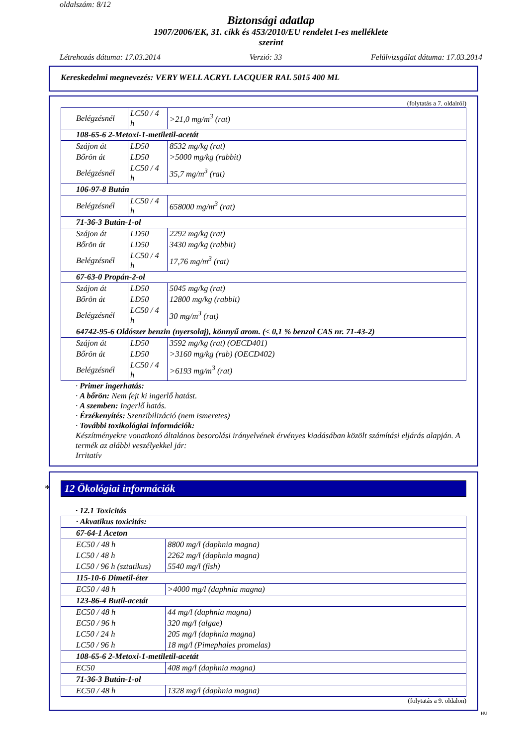oldalszám: 8/12
Biztonsági adatlap
1907/2006/EK, 31. cikk és 453/2010/EU rendelet I-es melléklete
szerint
Létrehozás dátuma: 17.03.2014 Verzió: 33 Felülvizsgálat dátuma: 17.03.2014
Kereskedelmi megnevezés: VERY WELL ACRYL LACQUER RAL 5015 400 ML
(folytatás a 7. oldalról)
| Belégzésnél | LC50 / 4 h | >21,0 mg/m<sup>3</sup> (rat) |
| 108-65-6 2-Metoxi-1-metiletil-acetát | | |
| Szájon át | LD50 | 8532 mg/kg (rat) |
| Bőrön át | LD50 | >5000 mg/kg (rabbit) |
| Belégzésnél | LC50 / 4 h | 35,7 mg/m<sup>3</sup> (rat) |
| 106-97-8 Bután | | |
| Belégzésnél | LC50 / 4 h | 658000 mg/m<sup>3</sup> (rat) |
| 71-36-3 Bután-1-ol | | |
| Szájon át | LD50 | 2292 mg/kg (rat) |
| Bőrön át | LD50 | 3430 mg/kg (rabbit) |
| Belégzésnél | LC50 / 4 h | 17,76 mg/m<sup>3</sup> (rat) |
| 67-63-0 Propán-2-ol | | |
| Szájon át | LD50 | 5045 mg/kg (rat) |
| Bőrön át | LD50 | 12800 mg/kg (rabbit) |
| Belégzésnél | LC50 / 4 h | 30 mg/m<sup>3</sup> (rat) |
| 64742-95-6 Oldószer benzin (nyersolaj), könnyű arom. (< 0,1 % benzol CAS nr. 71-43-2) | | |
| Szájon át | LD50 | 3592 mg/kg (rat) (OECD401) |
| Bőrön át | LD50 | >3160 mg/kg (rab) (OECD402) |
| Belégzésnél | LC50 / 4 h | >6193 mg/m<sup>3</sup> (rat) |
· Primer ingerhatás:
· A bőrön: Nem fejt ki ingerlő hatást.
· A szemben: Ingerlő hatás.
· Érzékenyítés: Szenzibilizáció (nem ismeretes)
· További toxikológiai információk:
Készítményekre vonatkozó általános besorolási irányelvének érvényes kiadásában közölt számítási eljárás alapján. A termék az alábbi veszélyekkel jár:
Irritatív
* 12 Ökológiai információk
· 12.1 Toxicitás
| · Akvatikus toxicitás: | |
| 67-64-1 Aceton | |
| EC50 / 48 h | 8800 mg/l (daphnia magna) |
| LC50 / 48 h | 2262 mg/l (daphnia magna) |
| LC50 / 96 h (sztatikus) | 5540 mg/l (fish) |
| 115-10-6 Dimetil-éter | |
| EC50 / 48 h | >4000 mg/l (daphnia magna) |
| 123-86-4 Butil-acetát | |
| EC50 / 48 h | 44 mg/l (daphnia magna) |
| EC50 / 96 h | 320 mg/l (algae) |
| LC50 / 24 h | 205 mg/l (daphnia magna) |
| LC50 / 96 h | 18 mg/l (Pimephales promelas) |
| 108-65-6 2-Metoxi-1-metiletil-acetát | |
| EC50 | 408 mg/l (daphnia magna) |
| 71-36-3 Bután-1-ol | |
| EC50 / 48 h | 1328 mg/l (daphnia magna) |
(folytatás a 9. oldalon)
HU